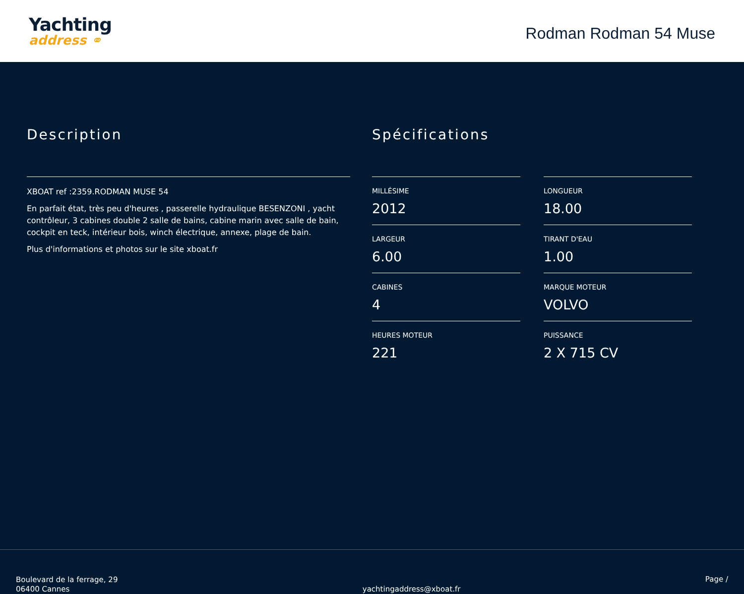Yachting
address ⚭
Rodman Rodman 54 Muse
Description
XBOAT ref :2359.RODMAN MUSE 54
En parfait état, très peu d'heures , passerelle hydraulique BESENZONI , yacht contrôleur, 3 cabines double 2 salle de bains, cabine marin avec salle de bain, cockpit en teck, intérieur bois, winch électrique, annexe, plage de bain.
Plus d'informations et photos sur le site xboat.fr
Spécifications
MILLÉSIME
2012
LONGUEUR
18.00
LARGEUR
6.00
TIRANT D'EAU
1.00
CABINES
4
MARQUE MOTEUR
VOLVO
HEURES MOTEUR
221
PUISSANCE
2 X 715 CV
Boulevard de la ferrage, 29
06400 Cannes
yachtingaddress@xboat.fr
Page /